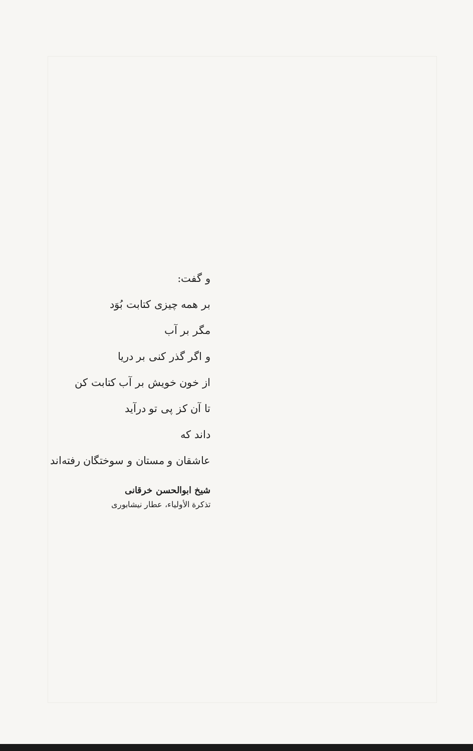و گفت:
بر همه چیزی کتابت بُوَد
مگر بر آب
و اگر گذر کنی بر دریا
از خون خویش بر آب کتابت کن
تا آن کز پی تو درآید
داند که
عاشقان و مستان و سوختگان رفته‌اند
شیخ ابوالحسن خرقانی
تذکرة الأولیاء، عطار نیشابوری